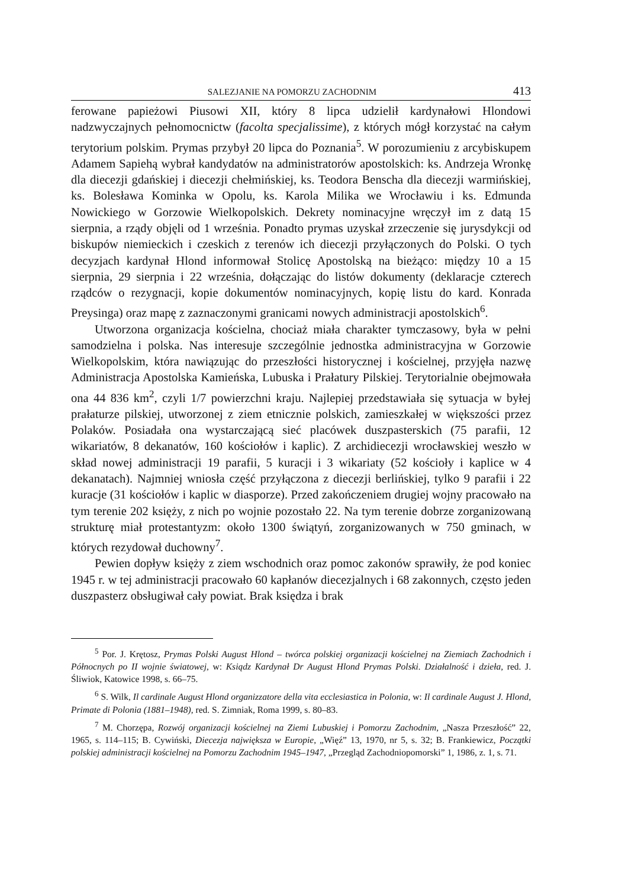SALEZJANIE NA POMORZU ZACHODNIM 413
ferowane papieżowi Piusowi XII, który 8 lipca udzielił kardynałowi Hlondowi nadzwyczajnych pełnomocnictw (facolta specjalissime), z których mógł korzystać na całym terytorium polskim. Prymas przybył 20 lipca do Poznania<sup>5</sup>. W porozumieniu z arcybiskupem Adamem Sapiehą wybrał kandydatów na administratorów apostolskich: ks. Andrzeja Wronkę dla diecezji gdańskiej i diecezji chełmińskiej, ks. Teodora Benscha dla diecezji warmińskiej, ks. Bolesława Kominka w Opolu, ks. Karola Milika we Wrocławiu i ks. Edmunda Nowickiego w Gorzowie Wielkopolskich. Dekrety nominacyjne wręczył im z datą 15 sierpnia, a rządy objęli od 1 września. Ponadto prymas uzyskał zrzeczenie się jurysdykcji od biskupów niemieckich i czeskich z terenów ich diecezji przyłączonych do Polski. O tych decyzjach kardynał Hlond informował Stolicę Apostolską na bieżąco: między 10 a 15 sierpnia, 29 sierpnia i 22 września, dołączając do listów dokumenty (deklaracje czterech rządców o rezygnacji, kopie dokumentów nominacyjnych, kopię listu do kard. Konrada Preysinga) oraz mapę z zaznaczonymi granicami nowych administracji apostolskich<sup>6</sup>.
Utworzona organizacja kościelna, chociaż miała charakter tymczasowy, była w pełni samodzielna i polska. Nas interesuje szczególnie jednostka administracyjna w Gorzowie Wielkopolskim, która nawiązując do przeszłości historycznej i kościelnej, przyjęła nazwę Administracja Apostolska Kamieńska, Lubuska i Prałatury Pilskiej. Terytorialnie obejmowała ona 44 836 km<sup>2</sup>, czyli 1/7 powierzchni kraju. Najlepiej przedstawiała się sytuacja w byłej prałaturze pilskiej, utworzonej z ziem etnicznie polskich, zamieszkałej w większości przez Polaków. Posiadała ona wystarczającą sieć placówek duszpasterskich (75 parafii, 12 wikariatów, 8 dekanatów, 160 kościołów i kaplic). Z archidiecezji wrocławskiej weszło w skład nowej administracji 19 parafii, 5 kuracji i 3 wikariaty (52 kościoły i kaplice w 4 dekanatach). Najmniej wniosła część przyłączona z diecezji berlińskiej, tylko 9 parafii i 22 kuracje (31 kościołów i kaplic w diasporze). Przed zakończeniem drugiej wojny pracowało na tym terenie 202 księży, z nich po wojnie pozostało 22. Na tym terenie dobrze zorganizowaną strukturę miał protestantyzm: około 1300 świątyń, zorganizowanych w 750 gminach, w których rezydował duchowny<sup>7</sup>.
Pewien dopływ księży z ziem wschodnich oraz pomoc zakonów sprawiły, że pod koniec 1945 r. w tej administracji pracowało 60 kapłanów diecezjalnych i 68 zakonnych, często jeden duszpasterz obsługiwał cały powiat. Brak księdza i brak
<sup>5</sup> Por. J. Krętosz, Prymas Polski August Hlond – twórca polskiej organizacji kościelnej na Ziemiach Zachodnich i Północnych po II wojnie światowej, w: Ksiądz Kardynał Dr August Hlond Prymas Polski. Działalność i dzieła, red. J. Śliwiok, Katowice 1998, s. 66–75.
<sup>6</sup> S. Wilk, Il cardinale August Hlond organizzatore della vita ecclesiastica in Polonia, w: Il cardinale August J. Hlond, Primate di Polonia (1881–1948), red. S. Zimniak, Roma 1999, s. 80–83.
<sup>7</sup> M. Chorzępa, Rozwój organizacji kościelnej na Ziemi Lubuskiej i Pomorzu Zachodnim, „Nasza Przeszłość” 22, 1965, s. 114–115; B. Cywiński, Diecezja największa w Europie, „Więź” 13, 1970, nr 5, s. 32; B. Frankiewicz, Początki polskiej administracji kościelnej na Pomorzu Zachodnim 1945–1947, „Przegląd Zachodniopomorski” 1, 1986, z. 1, s. 71.